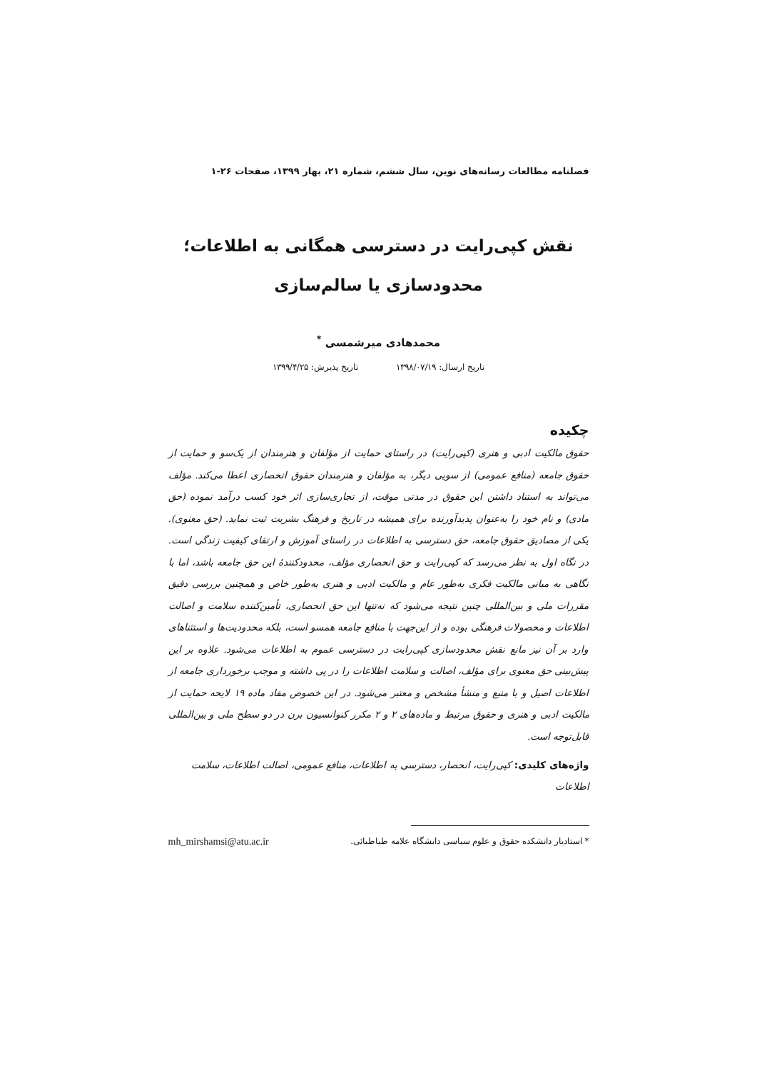فصلنامه مطالعات رسانه‌های نوین، سال ششم، شماره ۲۱، بهار ۱۳۹۹، صفحات ۲۶-۱
نقش کپی‌رایت در دسترسی همگانی به اطلاعات؛ محدودسازی یا سالم‌سازی
محمدهادی میرشمسی <sup>*</sup>
تاریخ ارسال: ۱۳۹۸/۰۷/۱۹ تاریخ پذیرش: ۱۳۹۹/۴/۲۵
چکیده
حقوق مالکیت ادبی و هنری (کپی‌رایت) در راستای حمایت از مؤلفان و هنرمندان از یک‌سو و حمایت از حقوق جامعه (منافع عمومی) از سویی دیگر، به مؤلفان و هنرمندان حقوق انحصاری اعطا می‌کند. مؤلف می‌تواند به استناد داشتن این حقوق در مدتی موقت، از تجاری‌سازی اثر خود کسب درآمد نموده (حق مادی) و نام خود را به‌عنوان پدیدآورنده برای همیشه در تاریخ و فرهنگ بشریت ثبت نماید. (حق معنوی). یکی از مصادیق حقوق جامعه، حق دسترسی به اطلاعات در راستای آموزش و ارتقای کیفیت زندگی است. در نگاه اول به نظر می‌رسد که کپی‌رایت و حق انحصاری مؤلف، محدودکنندهٔ این حق جامعه باشد، اما با نگاهی به مبانی مالکیت فکری به‌طور عام و مالکیت ادبی و هنری به‌طور خاص و همچنین بررسی دقیق مقررات ملی و بین‌المللی چنین نتیجه می‌شود که نه‌تنها این حق انحصاری، تأمین‌کننده سلامت و اصالت اطلاعات و محصولات فرهنگی بوده و از این‌جهت با منافع جامعه همسو است، بلکه محدودیت‌ها و استثناهای وارد بر آن نیز مانع نقش محدودسازی کپی‌رایت در دسترسی عموم به اطلاعات می‌شود. علاوه بر این پیش‌بینی حق معنوی برای مؤلف، اصالت و سلامت اطلاعات را در پی داشته و موجب برخورداری جامعه از اطلاعات اصیل و با منبع و منشأ مشخص و معتبر می‌شود. در این خصوص مفاد ماده ۱۹ لایحه حمایت از مالکیت ادبی و هنری و حقوق مرتبط و ماده‌های ۲ و ۲ مکرر کنوانسیون برن در دو سطح ملی و بین‌المللی قابل‌توجه است.
واژه‌های کلیدی: کپی‌رایت، انحصار، دسترسی به اطلاعات، منافع عمومی، اصالت اطلاعات، سلامت اطلاعات
* استادیار دانشکده حقوق و علوم سیاسی دانشگاه علامه طباطبائی. mh_mirshamsi@atu.ac.ir